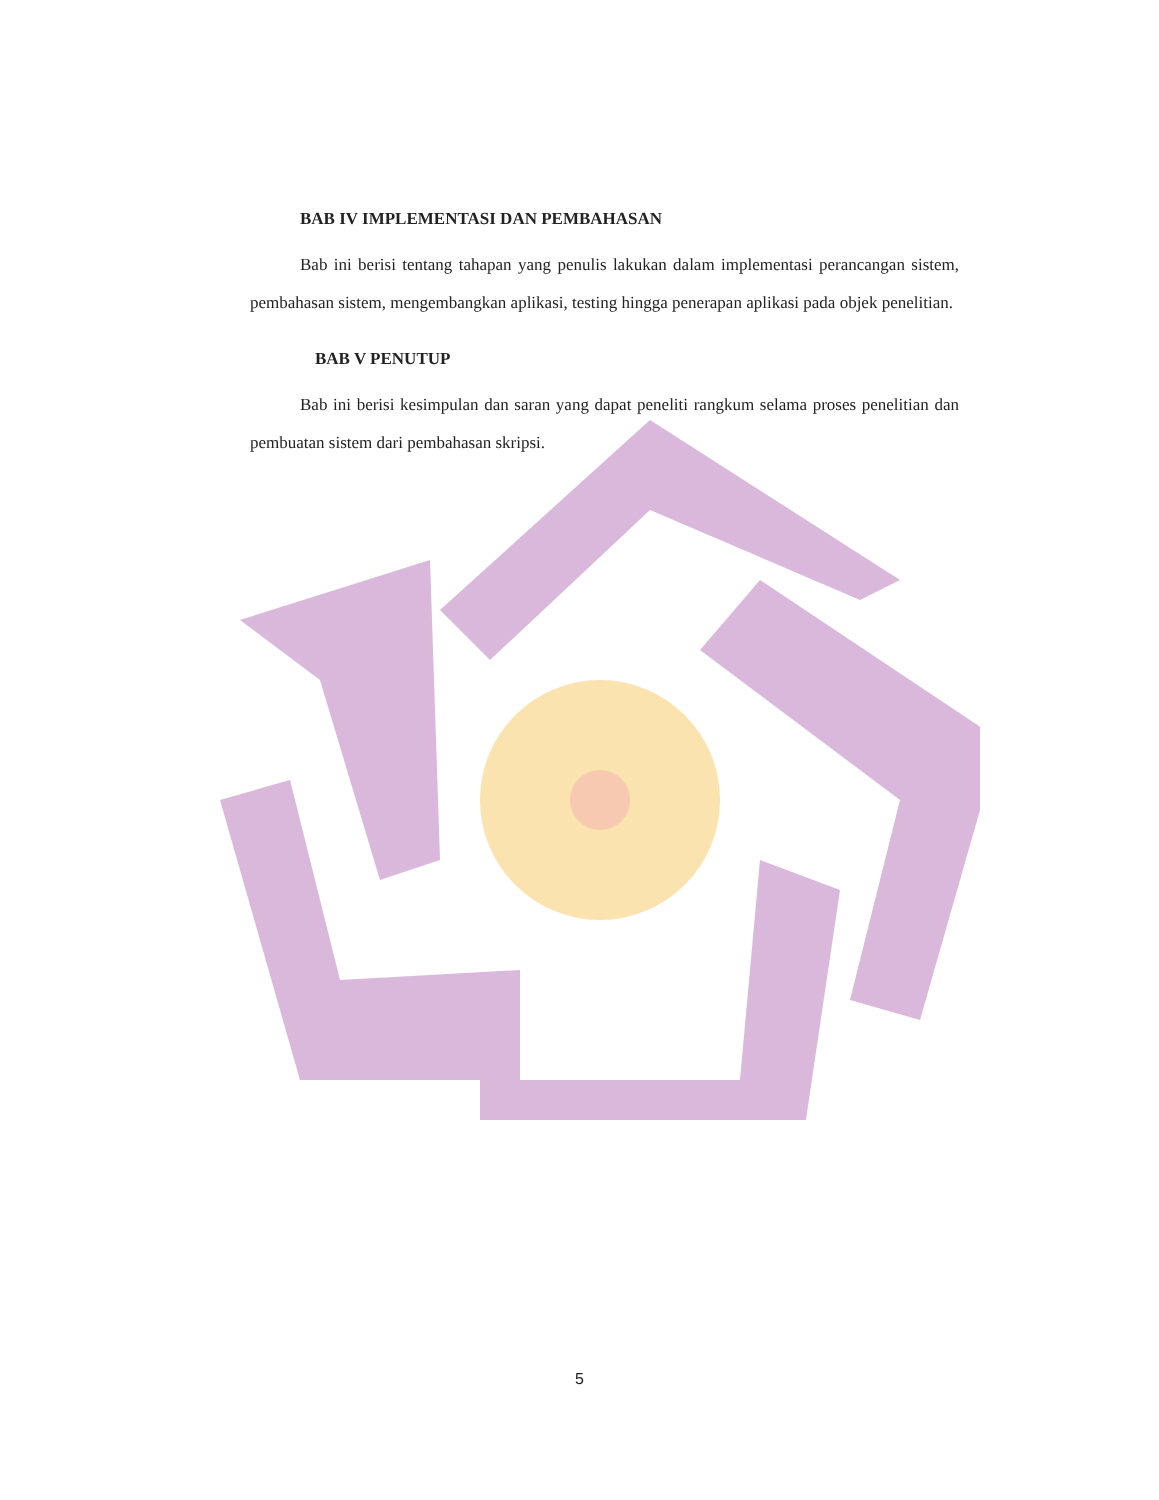BAB IV IMPLEMENTASI DAN PEMBAHASAN
Bab ini berisi tentang tahapan yang penulis lakukan dalam implementasi perancangan sistem, pembahasan sistem, mengembangkan aplikasi, testing hingga penerapan aplikasi pada objek penelitian.
BAB V PENUTUP
Bab ini berisi kesimpulan dan saran yang dapat peneliti rangkum selama proses penelitian dan pembuatan sistem dari pembahasan skripsi.
5